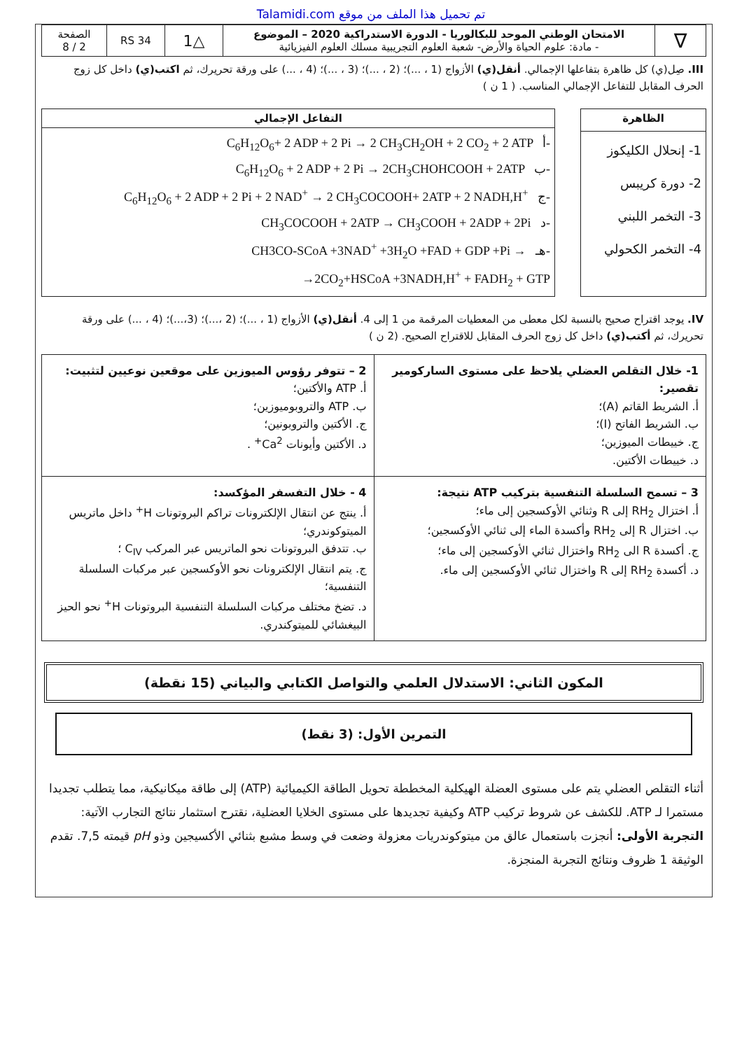Talamidi.com تم تحميل هذا الملف من موقع
| ∇ | الامتحان الوطني الموحد للبكالوريا - الدورة الاستدراكية 2020 – الموضوع - مادة: علوم الحياة والأرض- شعبة العلوم التجريبية مسلك العلوم الفيزيائية | △1 | RS 34 | الصفحة 2 / 8 |
III. صِل(ي) كل ظاهرة بتفاعلها الإجمالي. أنقل(ي) الأزواج (1 ، ...)؛ (2 ، ...)؛ (3 ، ...)؛ (4 ، ...) على ورقة تحريرك، ثم اكتب(ي) داخل كل زوج الحرف المقابل للتفاعل الإجمالي المناسب. ( 1 ن )
| الظاهرة |
| --- |
| 1- إنحلال الكليكوز 2- دورة كريبس 3- التخمر اللبني 4- التخمر الكحولي |
| التفاعل الإجمالي |
| --- |
| C<sub>6</sub>H<sub>12</sub>O<sub>6</sub>+ 2 ADP + 2 Pi → 2 CH<sub>3</sub>CH<sub>2</sub>OH + 2 CO<sub>2</sub> + 2 ATP أ- C<sub>6</sub>H<sub>12</sub>O<sub>6</sub> + 2 ADP + 2 Pi → 2CH<sub>3</sub>CHOHCOOH + 2ATP ب- C<sub>6</sub>H<sub>12</sub>O<sub>6</sub> + 2 ADP + 2 Pi + 2 NAD<sup>+</sup> → 2 CH<sub>3</sub>COCOOH+ 2ATP + 2 NADH,H<sup>+</sup> ج- CH<sub>3</sub>COCOOH + 2ATP → CH<sub>3</sub>COOH + 2ADP + 2Pi د- CH3CO-SCoA +3NAD<sup>+</sup> +3H<sub>2</sub>O +FAD + GDP +Pi → هـ- →2CO<sub>2</sub>+HSCoA +3NADH,H<sup>+</sup> + FADH<sub>2</sub> + GTP |
IV. يوجد اقتراح صحيح بالنسبة لكل معطى من المعطيات المرقمة من 1 إلى 4. أنقل(ي) الأزواج (1 ، ...)؛ (2 ،...)؛ (3،...)؛ (4 ، ...) على ورقة تحريرك، ثم أكتب(ي) داخل كل زوج الحرف المقابل للاقتراح الصحيح. (2 ن )
| 1- خلال التقلص العضلي يلاحظ على مستوى الساركومير تقصير: أ. الشريط القاتم (A)؛ ب. الشريط الفاتح (I)؛ ج. خييطات الميوزين؛ د. خييطات الأكتين. | 2 – تتوفر رؤوس الميوزين على موقعين نوعيين لتثبيت: أ. ATP والأكتين؛ ب. ATP والتروبوميوزين؛ ج. الأكتين والتروبونين؛ د. الأكتين وأيونات Ca<sup>2+</sup> . |
| 3 – تسمح السلسلة التنفسية بتركيب ATP نتيجة: أ. اختزال RH<sub>2</sub> إلى R وثنائي الأوكسجين إلى ماء؛ ب. اختزال R إلى RH<sub>2</sub> وأكسدة الماء إلى ثنائي الأوكسجين؛ ج. أكسدة R الى RH<sub>2</sub> واختزال ثنائي الأوكسجين إلى ماء؛ د. أكسدة RH<sub>2</sub> إلى R واختزال ثنائي الأوكسجين إلى ماء. | 4 - خلال التفسفر المؤكسد: أ. ينتج عن انتقال الإلكترونات تراكم البروتونات H<sup>+</sup> داخل ماتريس الميتوكوندري؛ ب. تتدفق البروتونات نحو الماتريس عبر المركب C<sub>IV</sub> ؛ ج. يتم انتقال الإلكترونات نحو الأوكسجين عبر مركبات السلسلة التنفسية؛ د. تضخ مختلف مركبات السلسلة التنفسية البروتونات H<sup>+</sup> نحو الحيز البيغشائي للميتوكندري. |
المكون الثاني: الاستدلال العلمي والتواصل الكتابي والبياني (15 نقطة)
التمرين الأول: (3 نقط)
أثناء التقلص العضلي يتم على مستوى العضلة الهيكلية المخططة تحويل الطاقة الكيميائية (ATP) إلى طاقة ميكانيكية، مما يتطلب تجديدا مستمرا لـ ATP. للكشف عن شروط تركيب ATP وكيفية تجديدها على مستوى الخلايا العضلية، نقترح استثمار نتائج التجارب الآتية:
التجربة الأولى: أنجزت باستعمال عالق من ميتوكوندريات معزولة وضعت في وسط مشبع بثنائي الأكسيجين وذو pH قيمته 7,5. تقدم الوثيقة 1 ظروف ونتائج التجربة المنجزة.